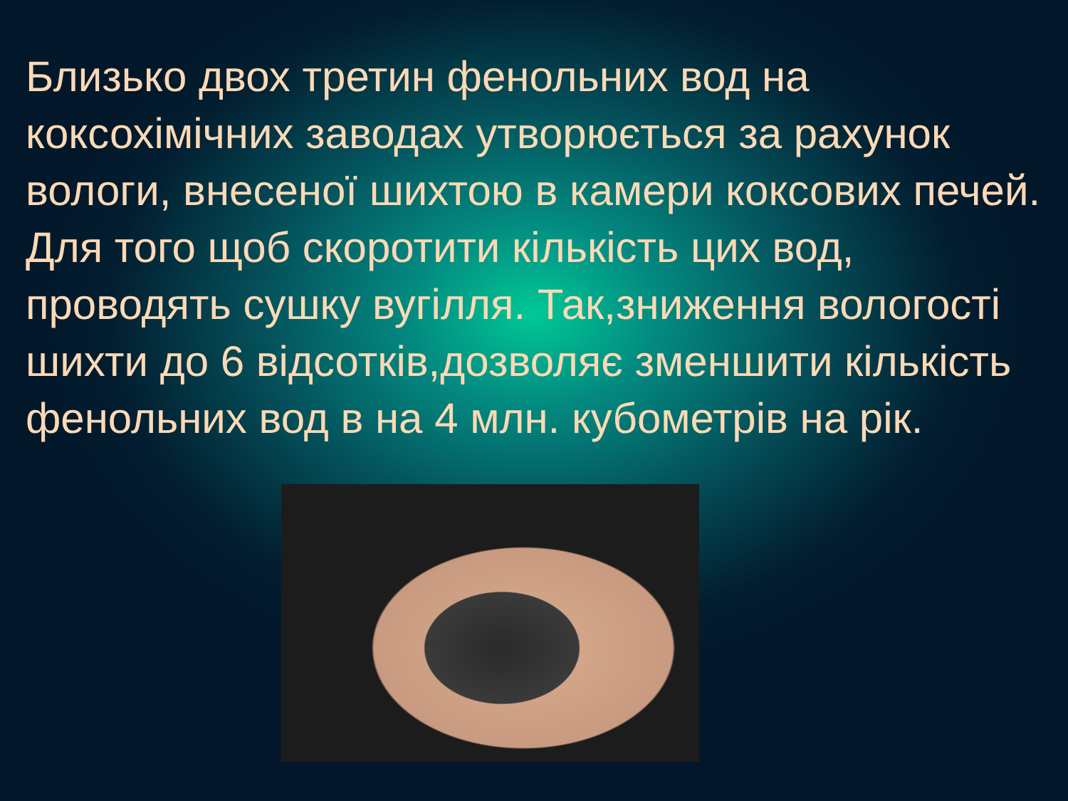Близько двох третин фенольних вод на коксохімічних заводах утворюється за рахунок вологи, внесеної шихтою в камери коксових печей. Для того щоб скоротити кількість цих вод, проводять сушку вугілля. Так,зниження вологості шихти до 6 відсотків,дозволяє зменшити кількість фенольних вод в на 4 млн. кубометрів на рік.